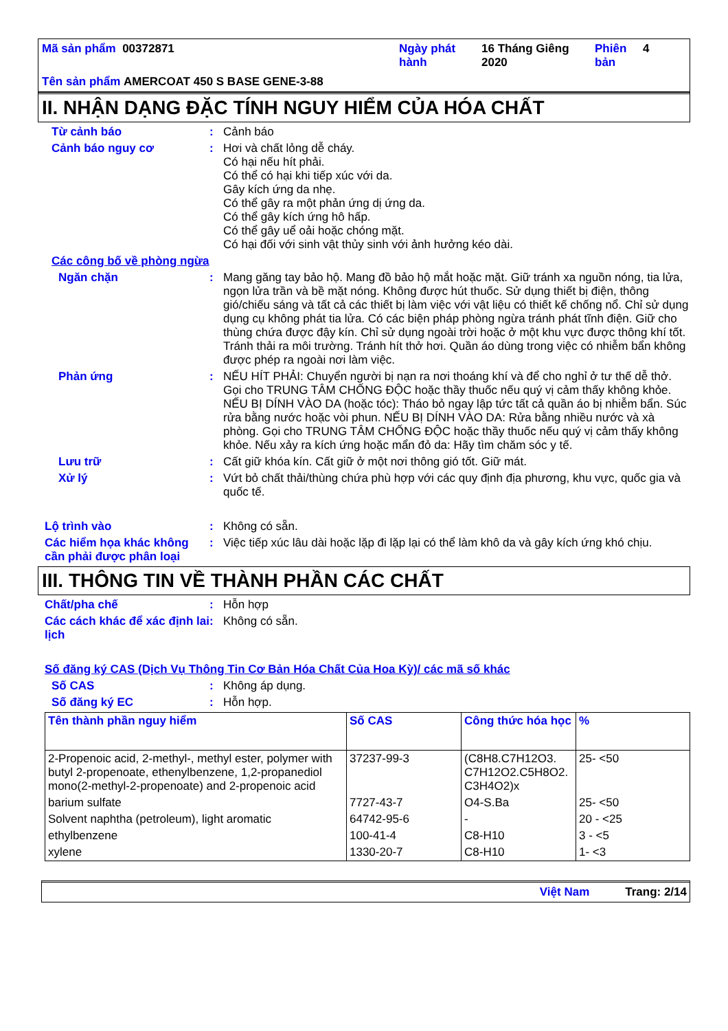Mã sản phẩm 00372871
Ngày phát hành
16 Tháng Giêng 2020
Phiên bản
4
Tên sản phẩm AMERCOAT 450 S BASE GENE-3-88
II. NHẬN DẠNG ĐẶC TÍNH NGUY HIỂM CỦA HÓA CHẤT
Từ cảnh báo :
Cảnh báo
Cảnh báo nguy cơ :
Hơi và chất lỏng dễ cháy.
Có hại nếu hít phải.
Có thể có hại khi tiếp xúc với da.
Gây kích ứng da nhẹ.
Có thể gây ra một phản ứng dị ứng da.
Có thể gây kích ứng hô hấp.
Có thể gây uể oải hoặc chóng mặt.
Có hại đối với sinh vật thủy sinh với ảnh hưởng kéo dài.
Các công bố về phòng ngừa
Ngăn chặn :
Mang găng tay bảo hộ. Mang đồ bảo hộ mắt hoặc mặt. Giữ tránh xa nguồn nóng, tia lửa, ngọn lửa trần và bề mặt nóng. Không được hút thuốc. Sử dụng thiết bị điện, thông gió/chiếu sáng và tất cả các thiết bị làm việc với vật liệu có thiết kế chống nổ. Chỉ sử dụng dụng cụ không phát tia lửa. Có các biện pháp phòng ngừa tránh phát tĩnh điện. Giữ cho thùng chứa được đậy kín. Chỉ sử dụng ngoài trời hoặc ở một khu vực được thông khí tốt. Tránh thải ra môi trường. Tránh hít thở hơi. Quần áo dùng trong việc có nhiễm bẩn không được phép ra ngoài nơi làm việc.
Phản ứng :
NẾU HÍT PHẢI: Chuyển người bị nạn ra nơi thoáng khí và để cho nghỉ ở tư thế dễ thở. Gọi cho TRUNG TÂM CHỐNG ĐỘC hoặc thầy thuốc nếu quý vị cảm thấy không khỏe. NẾU BỊ DÍNH VÀO DA (hoặc tóc): Tháo bỏ ngay lập tức tất cả quần áo bị nhiễm bẩn. Súc rửa bằng nước hoặc vòi phun. NẾU BỊ DÍNH VÀO DA: Rửa bằng nhiều nước và xà phòng. Gọi cho TRUNG TÂM CHỐNG ĐỘC hoặc thầy thuốc nếu quý vị cảm thấy không khỏe. Nếu xảy ra kích ứng hoặc mẩn đỏ da: Hãy tìm chăm sóc y tế.
Lưu trữ :
Cất giữ khóa kín. Cất giữ ở một nơi thông gió tốt. Giữ mát.
Xử lý :
Vứt bỏ chất thải/thùng chứa phù hợp với các quy định địa phương, khu vực, quốc gia và quốc tế.
Lộ trình vào :
Không có sẵn.
Các hiểm họa khác không cần phải được phân loại
:
Việc tiếp xúc lâu dài hoặc lặp đi lặp lại có thể làm khô da và gây kích ứng khó chịu.
III. THÔNG TIN VỀ THÀNH PHẦN CÁC CHẤT
Chất/pha chế :
Hỗn hợp
Các cách khác để xác định lai lịch
:
Không có sẵn.
Số đăng ký CAS (Dịch Vụ Thông Tin Cơ Bản Hóa Chất Của Hoa Kỳ)/ các mã số khác
Số CAS :
Không áp dụng.
Số đăng ký EC :
Hỗn hợp.
| Tên thành phần nguy hiểm | Số CAS | Công thức hóa học | % |
| --- | --- | --- | --- |
| 2-Propenoic acid, 2-methyl-, methyl ester, polymer with butyl 2-propenoate, ethenylbenzene, 1,2-propanediol mono(2-methyl-2-propenoate) and 2-propenoic acid | 37237-99-3 | (C8H8.C7H12O3. C7H12O2.C5H8O2. C3H4O2)x | 25- <50 |
| barium sulfate | 7727-43-7 | O4-S.Ba | 25- <50 |
| Solvent naphtha (petroleum), light aromatic | 64742-95-6 | - | 20 - <25 |
| ethylbenzene | 100-41-4 | C8-H10 | 3 - <5 |
| xylene | 1330-20-7 | C8-H10 | 1- <3 |
Việt Nam Trang: 2/14